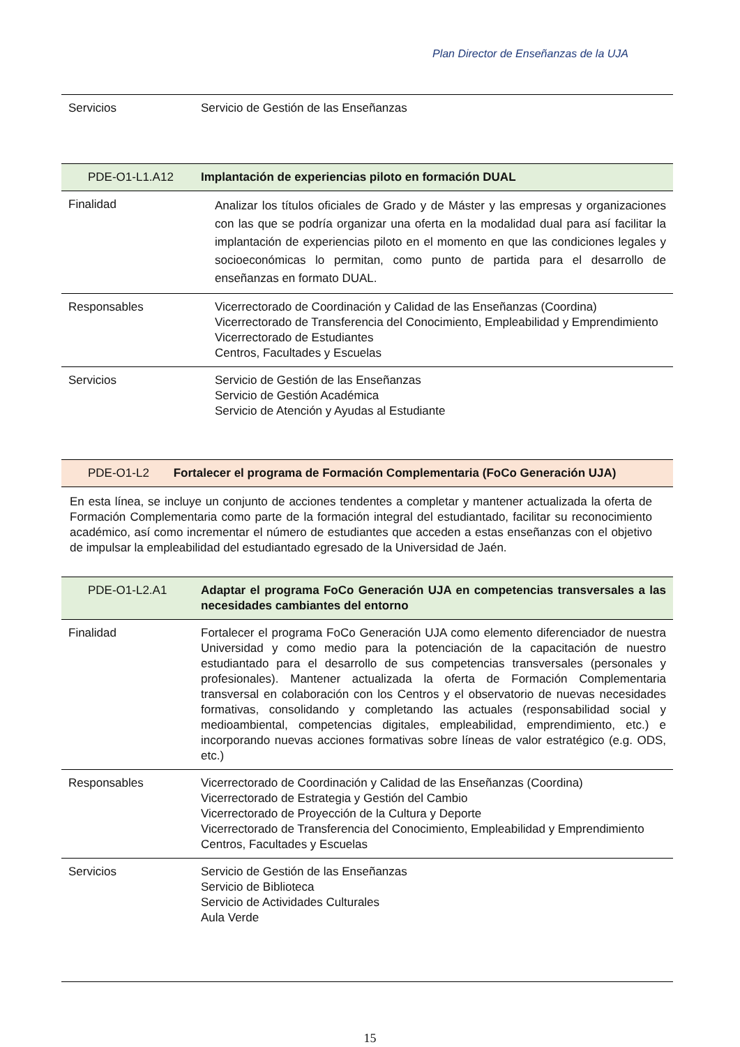Plan Director de Enseñanzas de la UJA
| Servicios | Servicio de Gestión de las Enseñanzas |
| PDE-O1-L1.A12 | Implantación de experiencias piloto en formación DUAL |
| Finalidad | Analizar los títulos oficiales de Grado y de Máster y las empresas y organizaciones con las que se podría organizar una oferta en la modalidad dual para así facilitar la implantación de experiencias piloto en el momento en que las condiciones legales y socioeconómicas lo permitan, como punto de partida para el desarrollo de enseñanzas en formato DUAL. |
| Responsables | Vicerrectorado de Coordinación y Calidad de las Enseñanzas (Coordina) Vicerrectorado de Transferencia del Conocimiento, Empleabilidad y Emprendimiento Vicerrectorado de Estudiantes Centros, Facultades y Escuelas |
| Servicios | Servicio de Gestión de las Enseñanzas Servicio de Gestión Académica Servicio de Atención y Ayudas al Estudiante |
| PDE-O1-L2 | Fortalecer el programa de Formación Complementaria (FoCo Generación UJA) |
En esta línea, se incluye un conjunto de acciones tendentes a completar y mantener actualizada la oferta de Formación Complementaria como parte de la formación integral del estudiantado, facilitar su reconocimiento académico, así como incrementar el número de estudiantes que acceden a estas enseñanzas con el objetivo de impulsar la empleabilidad del estudiantado egresado de la Universidad de Jaén.
| PDE-O1-L2.A1 | Adaptar el programa FoCo Generación UJA en competencias transversales a las necesidades cambiantes del entorno |
| Finalidad | Fortalecer el programa FoCo Generación UJA como elemento diferenciador de nuestra Universidad y como medio para la potenciación de la capacitación de nuestro estudiantado para el desarrollo de sus competencias transversales (personales y profesionales). Mantener actualizada la oferta de Formación Complementaria transversal en colaboración con los Centros y el observatorio de nuevas necesidades formativas, consolidando y completando las actuales (responsabilidad social y medioambiental, competencias digitales, empleabilidad, emprendimiento, etc.) e incorporando nuevas acciones formativas sobre líneas de valor estratégico (e.g. ODS, etc.) |
| Responsables | Vicerrectorado de Coordinación y Calidad de las Enseñanzas (Coordina) Vicerrectorado de Estrategia y Gestión del Cambio Vicerrectorado de Proyección de la Cultura y Deporte Vicerrectorado de Transferencia del Conocimiento, Empleabilidad y Emprendimiento Centros, Facultades y Escuelas |
| Servicios | Servicio de Gestión de las Enseñanzas Servicio de Biblioteca Servicio de Actividades Culturales Aula Verde |
15